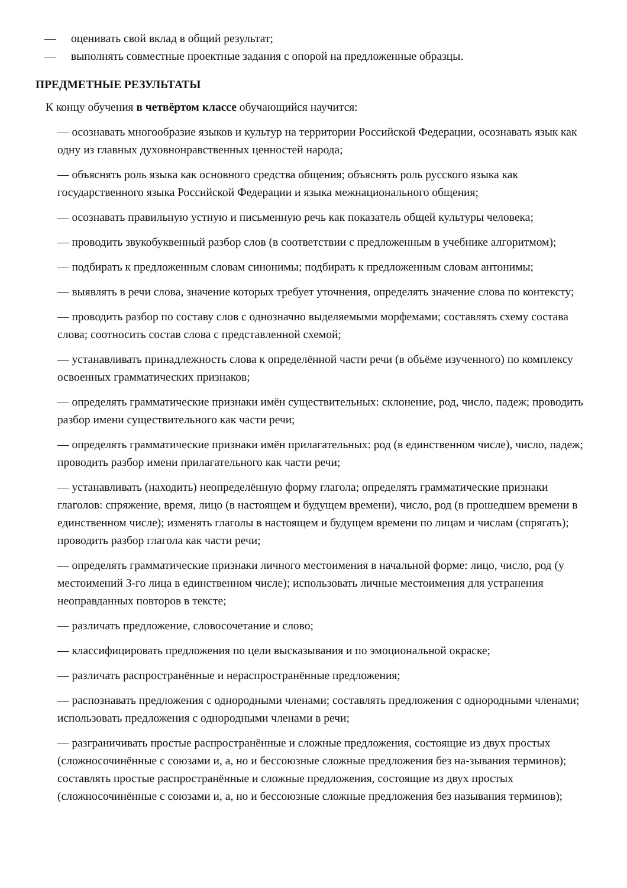— оценивать свой вклад в общий результат;
— выполнять совместные проектные задания с опорой на предложенные образцы.
ПРЕДМЕТНЫЕ РЕЗУЛЬТАТЫ
К концу обучения в четвёртом классе обучающийся научится:
— осознавать многообразие языков и культур на территории Российской Федерации, осознавать язык как одну из главных духовнонравственных ценностей народа;
— объяснять роль языка как основного средства общения; объяснять роль русского языка как государственного языка Российской Федерации и языка межнационального общения;
— осознавать правильную устную и письменную речь как показатель общей культуры человека;
— проводить звукобуквенный разбор слов (в соответствии с предложенным в учебнике алгоритмом);
— подбирать к предложенным словам синонимы; подбирать к предложенным словам антонимы;
— выявлять в речи слова, значение которых требует уточнения, определять значение слова по контексту;
— проводить разбор по составу слов с однозначно выделяемыми морфемами; составлять схему состава слова; соотносить состав слова с представленной схемой;
— устанавливать принадлежность слова к определённой части речи (в объёме изученного) по комплексу освоенных грамматических признаков;
— определять грамматические признаки имён существительных: склонение, род, число, падеж; проводить разбор имени существительного как части речи;
— определять грамматические признаки имён прилагательных: род (в единственном числе), число, падеж; проводить разбор имени прилагательного как части речи;
— устанавливать (находить) неопределённую форму глагола; определять грамматические признаки глаголов: спряжение, время, лицо (в настоящем и будущем времени), число, род (в прошедшем времени в единственном числе); изменять глаголы в настоящем и будущем времени по лицам и числам (спрягать); проводить разбор глагола как части речи;
— определять грамматические признаки личного местоимения в начальной форме: лицо, число, род (у местоимений 3-го лица в единственном числе); использовать личные местоимения для устранения неоправданных повторов в тексте;
— различать предложение, словосочетание и слово;
— классифицировать предложения по цели высказывания и по эмоциональной окраске;
— различать распространённые и нераспространённые предложения;
— распознавать предложения с однородными членами; составлять предложения с однородными членами; использовать предложения с однородными членами в речи;
— разграничивать простые распространённые и сложные предложения, состоящие из двух простых (сложносочинённые с союзами и, а, но и бессоюзные сложные предложения без на-зывания терминов); составлять простые распространённые и сложные предложения, состоящие из двух простых (сложносочинённые с союзами и, а, но и бессоюзные сложные предложения без называния терминов);